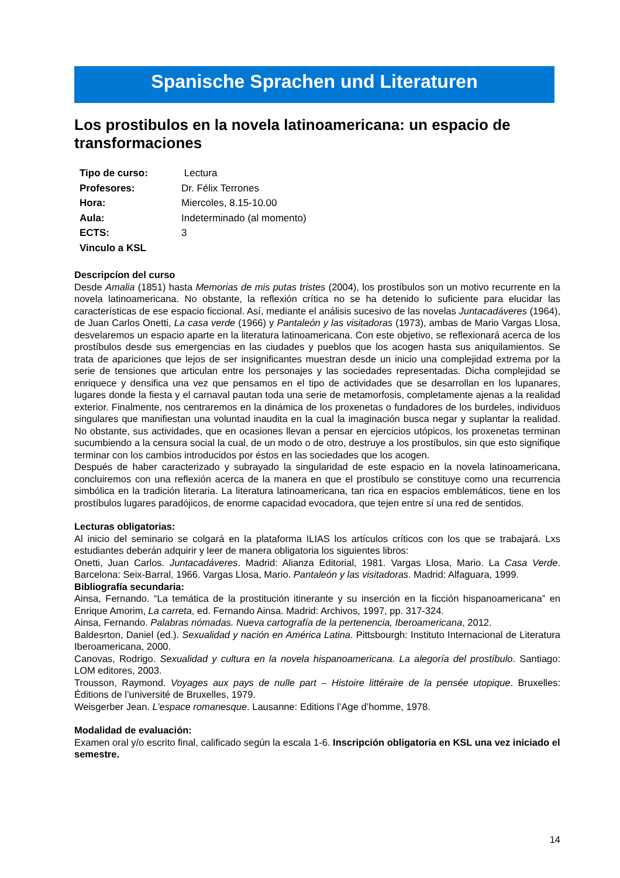Spanische Sprachen und Literaturen
Los prostibulos en la novela latinoamericana: un espacio de transformaciones
| Tipo de curso: | Lectura |
| Profesores: | Dr. Félix Terrones |
| Hora: | Miercoles, 8.15-10.00 |
| Aula: | Indeterminado (al momento) |
| ECTS: | 3 |
| Vinculo a KSL | |
Descripcíon del curso
Desde Amalia (1851) hasta Memorias de mis putas tristes (2004), los prostíbulos son un motivo recurrente en la novela latinoamericana. No obstante, la reflexión crítica no se ha detenido lo suficiente para elucidar las características de ese espacio ficcional. Así, mediante el análisis sucesivo de las novelas Juntacadáveres (1964), de Juan Carlos Onetti, La casa verde (1966) y Pantaleón y las visitadoras (1973), ambas de Mario Vargas Llosa, desvelaremos un espacio aparte en la literatura latinoamericana. Con este objetivo, se reflexionará acerca de los prostíbulos desde sus emergencias en las ciudades y pueblos que los acogen hasta sus aniquilamientos. Se trata de apariciones que lejos de ser insignificantes muestran desde un inicio una complejidad extrema por la serie de tensiones que articulan entre los personajes y las sociedades representadas. Dicha complejidad se enriquece y densifica una vez que pensamos en el tipo de actividades que se desarrollan en los lupanares, lugares donde la fiesta y el carnaval pautan toda una serie de metamorfosis, completamente ajenas a la realidad exterior. Finalmente, nos centraremos en la dinámica de los proxenetas o fundadores de los burdeles, individuos singulares que manifiestan una voluntad inaudita en la cual la imaginación busca negar y suplantar la realidad. No obstante, sus actividades, que en ocasiones llevan a pensar en ejercicios utópicos, los proxenetas terminan sucumbiendo a la censura social la cual, de un modo o de otro, destruye a los prostíbulos, sin que esto signifique terminar con los cambios introducidos por éstos en las sociedades que los acogen.
Después de haber caracterizado y subrayado la singularidad de este espacio en la novela latinoamericana, concluiremos con una reflexión acerca de la manera en que el prostíbulo se constituye como una recurrencia simbólica en la tradición literaria. La literatura latinoamericana, tan rica en espacios emblemáticos, tiene en los prostíbulos lugares paradójicos, de enorme capacidad evocadora, que tejen entre sí una red de sentidos.
Lecturas obligatorias:
Al inicio del seminario se colgará en la plataforma ILIAS los artículos críticos con los que se trabajará. Lxs estudiantes deberán adquirir y leer de manera obligatoria los siguientes libros:
Onetti, Juan Carlos. Juntacadáveres. Madrid: Alianza Editorial, 1981. Vargas Llosa, Mario. La Casa Verde. Barcelona: Seix-Barral, 1966. Vargas Llosa, Mario. Pantaleón y las visitadoras. Madrid: Alfaguara, 1999.
Bibliografía secundaria:
Ainsa, Fernando. “La temática de la prostitución itinerante y su inserción en la ficción hispanoamericana” en Enrique Amorim, La carreta, ed. Fernando Ainsa. Madrid: Archivos, 1997, pp. 317-324.
Ainsa, Fernando. Palabras nómadas. Nueva cartografía de la pertenencia, Iberoamericana, 2012.
Baldesrton, Daniel (ed.). Sexualidad y nación en América Latina. Pittsbourgh: Instituto Internacional de Literatura Iberoamericana, 2000.
Canovas, Rodrigo. Sexualidad y cultura en la novela hispanoamericana. La alegoría del prostíbulo. Santiago: LOM editores, 2003.
Trousson, Raymond. Voyages aux pays de nulle part – Histoire littéraire de la pensée utopique. Bruxelles: Éditions de l’université de Bruxelles, 1979.
Weisgerber Jean. L’espace romanesque. Lausanne: Editions l’Age d’homme, 1978.
Modalidad de evaluación:
Examen oral y/o escrito final, calificado según la escala 1-6. Inscripción obligatoria en KSL una vez iniciado el semestre.
14